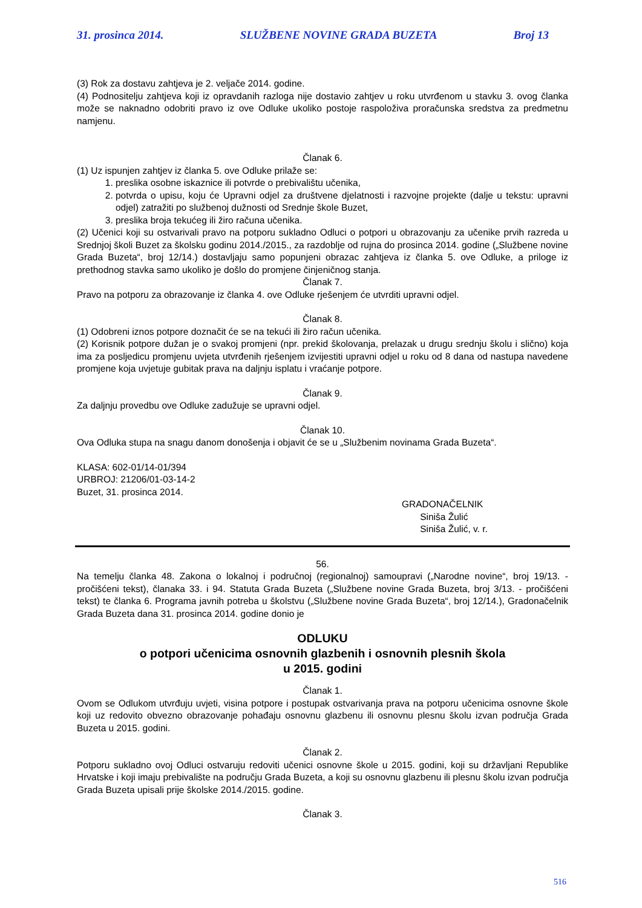31. prosinca 2014. SLUŽBENE NOVINE GRADA BUZETA Broj 13
(3) Rok za dostavu zahtjeva je 2. veljače 2014. godine.
(4) Podnositelju zahtjeva koji iz opravdanih razloga nije dostavio zahtjev u roku utvrđenom u stavku 3. ovog članka može se naknadno odobriti pravo iz ove Odluke ukoliko postoje raspoloživa proračunska sredstva za predmetnu namjenu.
Članak 6.
(1) Uz ispunjen zahtjev iz članka 5. ove Odluke prilaže se:
1. preslika osobne iskaznice ili potvrde o prebivalištu učenika,
2. potvrda o upisu, koju će Upravni odjel za društvene djelatnosti i razvojne projekte (dalje u tekstu: upravni odjel) zatražiti po službenoj dužnosti od Srednje škole Buzet,
3. preslika broja tekućeg ili žiro računa učenika.
(2) Učenici koji su ostvarivali pravo na potporu sukladno Odluci o potpori u obrazovanju za učenike prvih razreda u Srednjoj školi Buzet za školsku godinu 2014./2015., za razdoblje od rujna do prosinca 2014. godine („Službene novine Grada Buzeta“, broj 12/14.) dostavljaju samo popunjeni obrazac zahtjeva iz članka 5. ove Odluke, a priloge iz prethodnog stavka samo ukoliko je došlo do promjene činjeničnog stanja.
Članak 7.
Pravo na potporu za obrazovanje iz članka 4. ove Odluke rješenjem će utvrditi upravni odjel.
Članak 8.
(1) Odobreni iznos potpore doznačit će se na tekući ili žiro račun učenika.
(2) Korisnik potpore dužan je o svakoj promjeni (npr. prekid školovanja, prelazak u drugu srednju školu i slično) koja ima za posljedicu promjenu uvjeta utvrđenih rješenjem izvijestiti upravni odjel u roku od 8 dana od nastupa navedene promjene koja uvjetuje gubitak prava na daljnju isplatu i vraćanje potpore.
Članak 9.
Za daljnju provedbu ove Odluke zadužuje se upravni odjel.
Članak 10.
Ova Odluka stupa na snagu danom donošenja i objavit će se u „Službenim novinama Grada Buzeta“.
KLASA: 602-01/14-01/394
URBROJ: 21206/01-03-14-2
Buzet, 31. prosinca 2014.
GRADONAČELNIK
Siniša Žulić
Siniša Žulić, v. r.
56.
Na temelju članka 48. Zakona o lokalnoj i područnoj (regionalnoj) samoupravi („Narodne novine“, broj 19/13. - pročišćeni tekst), članaka 33. i 94. Statuta Grada Buzeta („Službene novine Grada Buzeta, broj 3/13. - pročišćeni tekst) te članka 6. Programa javnih potreba u školstvu („Službene novine Grada Buzeta“, broj 12/14.), Gradonačelnik Grada Buzeta dana 31. prosinca 2014. godine donio je
ODLUKU
o potpori učenicima osnovnih glazbenih i osnovnih plesnih škola
u 2015. godini
Članak 1.
Ovom se Odlukom utvrđuju uvjeti, visina potpore i postupak ostvarivanja prava na potporu učenicima osnovne škole koji uz redovito obvezno obrazovanje pohađaju osnovnu glazbenu ili osnovnu plesnu školu izvan područja Grada Buzeta u 2015. godini.
Članak 2.
Potporu sukladno ovoj Odluci ostvaruju redoviti učenici osnovne škole u 2015. godini, koji su državljani Republike Hrvatske i koji imaju prebivalište na području Grada Buzeta, a koji su osnovnu glazbenu ili plesnu školu izvan područja Grada Buzeta upisali prije školske 2014./2015. godine.
Članak 3.
516